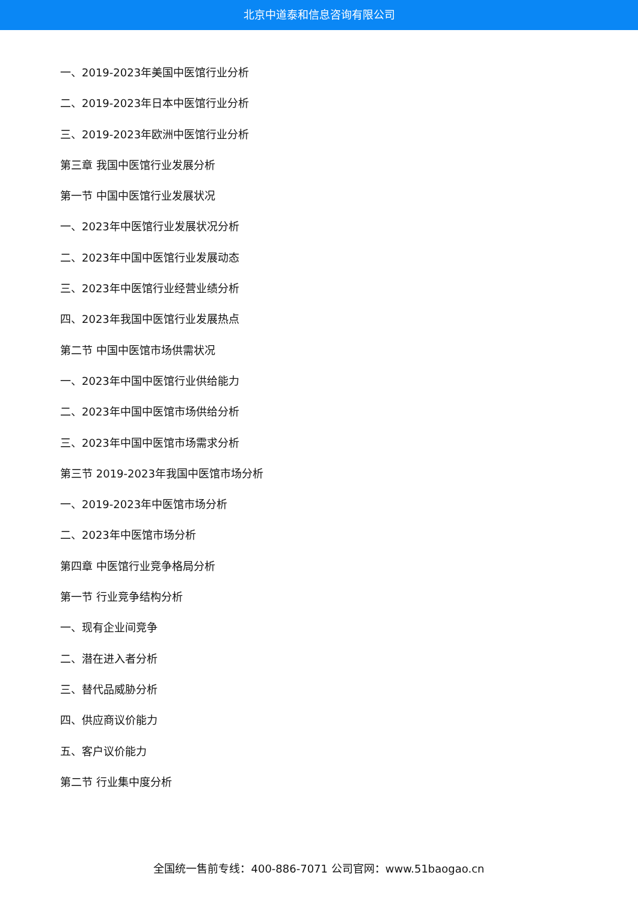北京中道泰和信息咨询有限公司
一、2019-2023年美国中医馆行业分析
二、2019-2023年日本中医馆行业分析
三、2019-2023年欧洲中医馆行业分析
第三章 我国中医馆行业发展分析
第一节 中国中医馆行业发展状况
一、2023年中医馆行业发展状况分析
二、2023年中国中医馆行业发展动态
三、2023年中医馆行业经营业绩分析
四、2023年我国中医馆行业发展热点
第二节 中国中医馆市场供需状况
一、2023年中国中医馆行业供给能力
二、2023年中国中医馆市场供给分析
三、2023年中国中医馆市场需求分析
第三节 2019-2023年我国中医馆市场分析
一、2019-2023年中医馆市场分析
二、2023年中医馆市场分析
第四章 中医馆行业竞争格局分析
第一节 行业竞争结构分析
一、现有企业间竞争
二、潜在进入者分析
三、替代品威胁分析
四、供应商议价能力
五、客户议价能力
第二节 行业集中度分析
全国统一售前专线：400-886-7071 公司官网：www.51baogao.cn